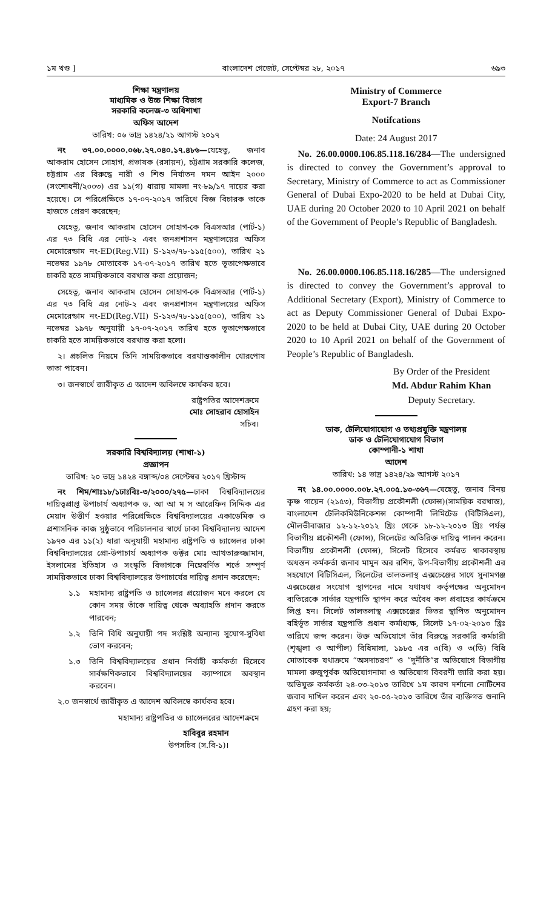১ম খণ্ড ] বাংলাদেশ গেজেট, সেপ্টেম্বর ২৮, ২০১৭ ৬৯৩
শিক্ষা মন্ত্রণালয়
মাধ্যমিক ও উচ্চ শিক্ষা বিভাগ
সরকারি কলেজ-৩ অধিশাখা
অফিস আদেশ
তারিখ: ০৬ ভাদ্র ১৪২৪/২১ আগস্ট ২০১৭
নং ৩৭.০০.০০০০.০৬৮.২৭.০৪০.১৭.৪৮৬—যেহেতু, জনাব আকরাম হোসেন সোহাগ, প্রভাষক (রসায়ন), চট্টগ্রাম সরকারি কলেজ, চট্টগ্রাম এর বিরুদ্ধে নারী ও শিশু নির্যাতন দমন আইন ২০০০ (সংশোধনী/২০০৩) এর ১১(গ) ধারায় মামলা নং-৮৯/১৭ দায়ের করা হয়েছে। সে পরিপ্রেক্ষিতে ১৭-০৭-২০১৭ তারিখে বিজ্ঞ বিচারক তাকে হাজতে প্রেরণ করেছেন;
যেহেতু, জনাব আকরাম হোসেন সোহাগ-কে বিএসআর (পার্ট-১) এর ৭৩ বিধি এর নোট-২ এবং জনপ্রশাসন মন্ত্রণালয়ের অফিস মেমোরেন্ডাম নং-ED(Reg.VII) S-১২৩/৭৮-১১৫(৫০০), তারিখ ২১ নভেম্বর ১৯৭৮ মোতাবেক ১৭-০৭-২০১৭ তারিখ হতে ভূতাপেক্ষভাবে চাকরি হতে সাময়িকভাবে বরখাস্ত করা প্রয়োজন;
সেহেতু, জনাব আকরাম হোসেন সোহাগ-কে বিএসআর (পার্ট-১) এর ৭৩ বিধি এর নোট-২ এবং জনপ্রশাসন মন্ত্রণালয়ের অফিস মেমোরেন্ডাম নং-ED(Reg.VII) S-১২৩/৭৮-১১৫(৫০০), তারিখ ২১ নভেম্বর ১৯৭৮ অনুযায়ী ১৭-০৭-২০১৭ তারিখ হতে ভূতাপেক্ষভাবে চাকরি হতে সাময়িকভাবে বরখাস্ত করা হলো।
২। প্রচলিত নিয়মে তিনি সাময়িকভাবে বরখাস্তকালীন খোরপোষ ভাতা পাবেন।
৩। জনস্বার্থে জারীকৃত এ আদেশ অবিলম্বে কার্যকর হবে।
রাষ্ট্রপতির আদেশক্রমে
মোঃ সোহরাব হোসাইন
সচিব।
সরকারি বিশ্ববিদ্যালয় (শাখা-১)
প্রজ্ঞাপন
তারিখ: ২০ ভাদ্র ১৪২৪ বঙ্গাব্দ/০৪ সেপ্টেম্বর ২০১৭ খ্রিস্টাব্দ
নং শিম/শাঃ১৮/১ঢাঃবিঃ-৩/২০০০/২৭৫—ঢাকা বিশ্ববিদ্যালয়ের দায়িত্বপ্রাপ্ত উপাচার্য অধ্যাপক ড. আ আ ম স আরেফিন সিদ্দিক এর মেয়াদ উত্তীর্ণ হওয়ার পরিপ্রেক্ষিতে বিশ্ববিদ্যালয়ের একাডেমিক ও প্রশাসনিক কাজ সুষ্ঠুভাবে পরিচালনার স্বার্থে ঢাকা বিশ্ববিদ্যালয় আদেশ ১৯৭৩ এর ১১(২) ধারা অনুযায়ী মহামান্য রাষ্ট্রপতি ও চ্যান্সেলর ঢাকা বিশ্ববিদ্যালয়ের প্রো-উপাচার্য অধ্যাপক ডক্টর মোঃ আখতারুজ্জামান, ইসলামের ইতিহাস ও সংস্কৃতি বিভাগকে নিম্নেবর্ণিত শর্তে সম্পূর্ণ সাময়িকভাবে ঢাকা বিশ্ববিদ্যালয়ের উপাচার্যের দায়িত্ব প্রদান করেছেন:
১.১ মহামান্য রাষ্ট্রপতি ও চ্যান্সেলর প্রয়োজন মনে করলে যে কোন সময় তাঁকে দায়িত্ব থেকে অব্যাহতি প্রদান করতে পারবেন;
১.২ তিনি বিধি অনুযায়ী পদ সংশ্লিষ্ট অন্যান্য সুযোগ-সুবিধা ভোগ করবেন;
১.৩ তিনি বিশ্ববিদ্যালয়ের প্রধান নির্বাহী কর্মকর্তা হিসেবে সার্বক্ষণিকভাবে বিশ্ববিদ্যালয়ের ক্যাম্পাসে অবস্থান করবেন।
২.০ জনস্বার্থে জারীকৃত এ আদেশ অবিলম্বে কার্যকর হবে।
মহামান্য রাষ্ট্রপতির ও চ্যান্সেলরের আদেশক্রমে
হাবিবুর রহমান
উপসচিব (স.বি-১)।
Ministry of Commerce
Export-7 Branch
Notifcations
Date: 24 August 2017
No. 26.00.0000.106.85.118.16/284—The undersigned is directed to convey the Government’s approval to Secretary, Ministry of Commerce to act as Commissioner General of Dubai Expo-2020 to be held at Dubai City, UAE during 20 October 2020 to 10 April 2021 on behalf of the Government of People’s Republic of Bangladesh.
No. 26.00.0000.106.85.118.16/285—The undersigned is directed to convey the Government’s approval to Additional Secretary (Export), Ministry of Commerce to act as Deputy Commissioner General of Dubai Expo-2020 to be held at Dubai City, UAE during 20 October 2020 to 10 April 2021 on behalf of the Government of People’s Republic of Bangladesh.
By Order of the President
Md. Abdur Rahim Khan
Deputy Secretary.
ডাক, টেলিযোগাযোগ ও তথ্যপ্রযুক্তি মন্ত্রণালয়
ডাক ও টেলিযোগাযোগ বিভাগ
কোম্পানী-১ শাখা
আদেশ
তারিখ: ১৪ ভাদ্র ১৪২৪/২৯ আগস্ট ২০১৭
নং ১৪.০০.০০০০.০০৮.২৭.০০৫.১৩-৩৬৭—যেহেতু, জনাব বিনয় কৃষ্ণ গায়েন (২১৫৩), বিভাগীয় প্রকৌশলী (ফোন্স)(সাময়িক বরখাস্ত), বাংলাদেশ টেলিকমিউনিকেশন্স কোম্পানী লিমিটেড (বিটিসিএল), মৌলভীবাজার ১২-১২-২০১২ খ্রিঃ থেকে ১৮-১২-২০১৩ খ্রিঃ পর্যন্ত বিভাগীয় প্রকৌশলী (ফোন্স), সিলেটের অতিরিক্ত দায়িত্ব পালন করেন। বিভাগীয় প্রকৌশলী (ফোন্স), সিলেট হিসেবে কর্মরত থাকাবস্থায় অধস্তন কর্মকর্তা জনাব মামুন অর রশিদ, উপ-বিভাগীয় প্রকৌশলী এর সহযোগে বিটিসিএল, সিলেটের তালতলাস্থ এক্সচেঞ্জের সাথে সুনামগঞ্জ এক্সচেঞ্জের সংযোগ স্থাপনের নামে যথাযথ কর্তৃপক্ষের অনুমোদন ব্যতিরেকে সার্ভার যন্ত্রপাতি স্থাপন করে অবৈধ কল প্রবাহের কার্যক্রমে লিপ্ত হন। সিলেট তালতলাস্থ এক্সচেঞ্জের ভিতর স্থাপিত অনুমোদন বহির্ভূত সার্ভার যন্ত্রপাতি প্রধান কর্মাধ্যক্ষ, সিলেট ১৭-০২-২০১৩ খ্রিঃ তারিখে জব্দ করেন। উক্ত অভিযোগে তাঁর বিরুদ্ধে সরকারি কর্মচারী (শৃঙ্খলা ও আপীল) বিধিমালা, ১৯৮৫ এর ৩(বি) ও ৩(ডি) বিধি মোতাবেক যথাক্রমে “অসদাচরণ” ও “দুর্নীতি”র অভিযোগে বিভাগীয় মামলা রুজুপূর্বক অভিযোগনামা ও অভিযোগ বিবরণী জারি করা হয়। অভিযুক্ত কর্মকর্তা ২৪-০৩-২০১৩ তারিখে ১ম কারণ দর্শানো নোটিশের জবাব দাখিল করেন এবং ২০-০৫-২০১৩ তারিখে তাঁর ব্যক্তিগত শুনানি গ্রহণ করা হয়;